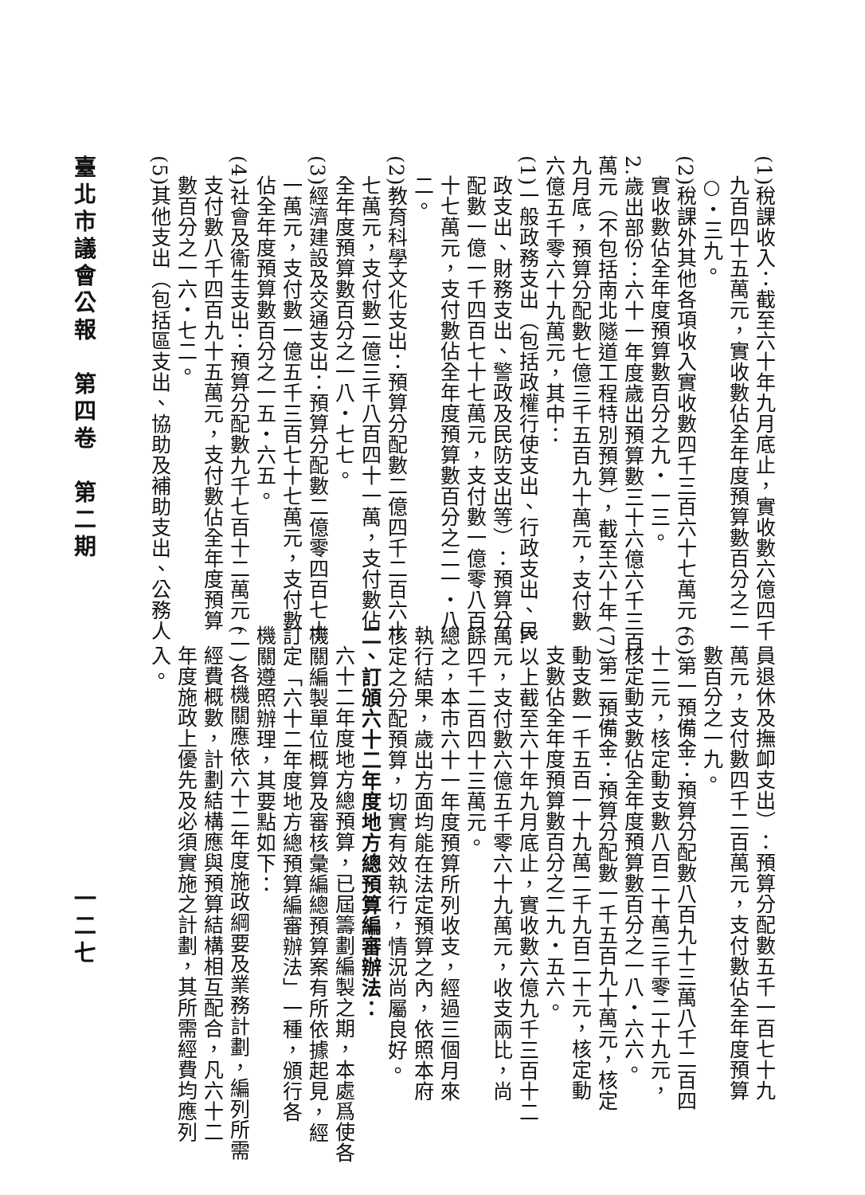(1)稅課收入：截至六十年九月底止，實收數六億四千
九百四十五萬元，實收數佔全年度預算數百分之二
○・三九。
(2)稅課外其他各項收入實收數四千三百六十七萬元，
實收數佔全年度預算數百分之九・一三。
2.歲出部份：六十一年度歲出預算數三十六億六千三百
萬元（不包括南北隧道工程特別預算），截至六十年
九月底，預算分配數七億三千五百九十萬元，支付數
六億五千零六十九萬元，其中：
(1)一般政務支出（包括政權行使支出、行政支出、民
政支出、財務支出、警政及民防支出等）：預算分
配數一億一千四百七十七萬元，支付數一億零八百
十七萬元，支付數佔全年度預算數百分之二一・八
二。
(2)教育科學文化支出：預算分配數二億四千二百六十
七萬元，支付數二億三千八百四十一萬，支付數佔
全年度預算數百分之一八・七七。
(3)經濟建設及交通支出：預算分配數二億零四百七十
一萬元，支付數一億五千三百七十七萬元，支付數
佔全年度預算數百分之一五・六五。
(4)社會及衞生支出：預算分配數九千七百十二萬元，
支付數八千四百九十五萬元，支付數佔全年度預算
數百分之一六・七二。
(5)其他支出（包括區支出、協助及補助支出、公務人
員退休及撫卹支出）：預算分配數五千一百七十九
萬元，支付數四千二百萬元，支付數佔全年度預算
數百分之一九。
(6)第一預備金：預算分配數八百九十三萬八千二百四
十二元，核定動支數八百二十萬三千零二十九元，
核定動支數佔全年度預算數百分之一八・六六。
(7)第二預備金：預算分配數一千五百九十萬元，核定
動支數一千五百一十九萬二千九百二十元，核定動
支數佔全年度預算數百分之二九・五六。
3.以上截至六十年九月底止，實收數六億九千三百十二
萬元，支付數六億五千零六十九萬元，收支兩比，尚
餘四千二百四十三萬元。
總之，本市六十一年度預算所列收支，經過三個月來
執行結果，歲出方面均能在法定預算之內，依照本府
核定之分配預算，切實有效執行，情況尚屬良好。
二、訂頒六十二年度地方總預算編審辦法：
六十二年度地方總預算，已屆籌劃編製之期，本處爲使各
機關編製單位概算及審核彙編總預算案有所依據起見，經
訂定「六十二年度地方總預算編審辦法」一種，頒行各
機關遵照辦理，其要點如下：
(一)各機關應依六十二年度施政綱要及業務計劃，編列所需
經費概數，計劃結構應與預算結構相互配合，凡六十二
年度施政上優先及必須實施之計劃，其所需經費均應列
入。
臺北市議會公報　第四卷　第二期 一二七